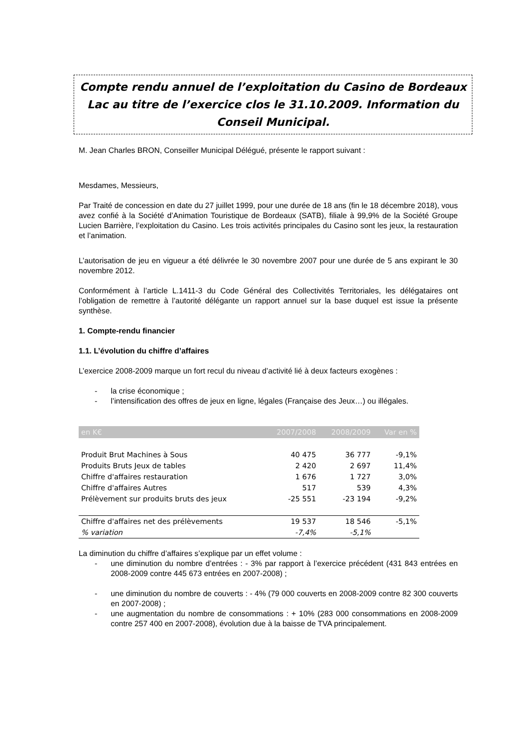Compte rendu annuel de l’exploitation du Casino de Bordeaux Lac au titre de l’exercice clos le 31.10.2009. Information du Conseil Municipal.
M. Jean Charles BRON, Conseiller Municipal Délégué, présente le rapport suivant :
Mesdames, Messieurs,
Par Traité de concession en date du 27 juillet 1999, pour une durée de 18 ans (fin le 18 décembre 2018), vous avez confié à la Société d’Animation Touristique de Bordeaux (SATB), filiale à 99,9% de la Société Groupe Lucien Barrière, l’exploitation du Casino. Les trois activités principales du Casino sont les jeux, la restauration et l’animation.
L’autorisation de jeu en vigueur a été délivrée le 30 novembre 2007 pour une durée de 5 ans expirant le 30 novembre 2012.
Conformément à l’article L.1411-3 du Code Général des Collectivités Territoriales, les délégataires ont l’obligation de remettre à l’autorité délégante un rapport annuel sur la base duquel est issue la présente synthèse.
1. Compte-rendu financier
1.1. L’évolution du chiffre d’affaires
L’exercice 2008-2009 marque un fort recul du niveau d’activité lié à deux facteurs exogènes :
- la crise économique ;
- l’intensification des offres de jeux en ligne, légales (Française des Jeux…) ou illégales.
| en K€ | 2007/2008 | 2008/2009 | Var en % |
| --- | --- | --- | --- |
| Produit Brut Machines à Sous | 40 475 | 36 777 | -9,1% |
| Produits Bruts Jeux de tables | 2 420 | 2 697 | 11,4% |
| Chiffre d'affaires restauration | 1 676 | 1 727 | 3,0% |
| Chiffre d'affaires Autres | 517 | 539 | 4,3% |
| Prélèvement sur produits bruts des jeux | -25 551 | -23 194 | -9,2% |
| Chiffre d'affaires net des prélèvements | 19 537 | 18 546 | -5,1% |
| % variation | -7,4% | -5,1% | |
La diminution du chiffre d’affaires s’explique par un effet volume :
- une diminution du nombre d’entrées : - 3% par rapport à l’exercice précédent (431 843 entrées en 2008-2009 contre 445 673 entrées en 2007-2008) ;
- une diminution du nombre de couverts : - 4% (79 000 couverts en 2008-2009 contre 82 300 couverts en 2007-2008) ;
- une augmentation du nombre de consommations : + 10% (283 000 consommations en 2008-2009 contre 257 400 en 2007-2008), évolution due à la baisse de TVA principalement.